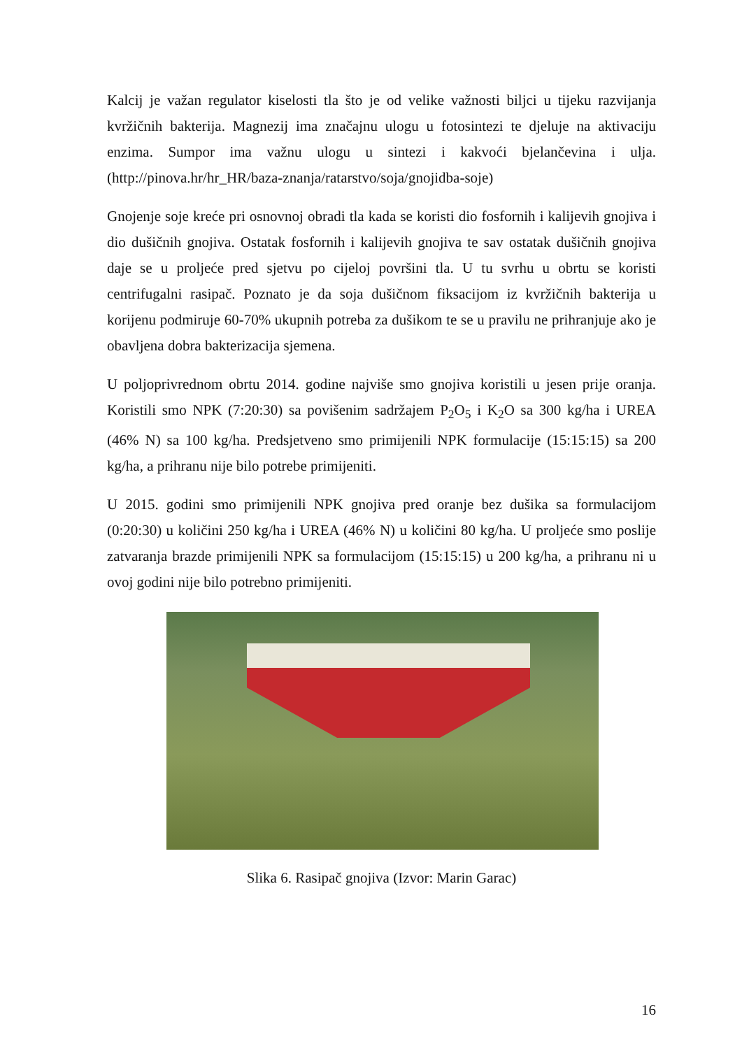Kalcij je važan regulator kiselosti tla što je od velike važnosti biljci u tijeku razvijanja kvržičnih bakterija. Magnezij ima značajnu ulogu u fotosintezi te djeluje na aktivaciju enzima. Sumpor ima važnu ulogu u sintezi i kakvoći bjelančevina i ulja. (http://pinova.hr/hr_HR/baza-znanja/ratarstvo/soja/gnojidba-soje)
Gnojenje soje kreće pri osnovnoj obradi tla kada se koristi dio fosfornih i kalijevih gnojiva i dio dušičnih gnojiva. Ostatak fosfornih i kalijevih gnojiva te sav ostatak dušičnih gnojiva daje se u proljeće pred sjetvu po cijeloj površini tla. U tu svrhu u obrtu se koristi centrifugalni rasipač. Poznato je da soja dušičnom fiksacijom iz kvržičnih bakterija u korijenu podmiruje 60-70% ukupnih potreba za dušikom te se u pravilu ne prihranjuje ako je obavljena dobra bakterizacija sjemena.
U poljoprivrednom obrtu 2014. godine najviše smo gnojiva koristili u jesen prije oranja. Koristili smo NPK (7:20:30) sa povišenim sadržajem P<sub>2</sub>O<sub>5</sub> i K<sub>2</sub>O sa 300 kg/ha i UREA (46% N) sa 100 kg/ha. Predsjetveno smo primijenili NPK formulacije (15:15:15) sa 200 kg/ha, a prihranu nije bilo potrebe primijeniti.
U 2015. godini smo primijenili NPK gnojiva pred oranje bez dušika sa formulacijom (0:20:30) u količini 250 kg/ha i UREA (46% N) u količini 80 kg/ha. U proljeće smo poslije zatvaranja brazde primijenili NPK sa formulacijom (15:15:15) u 200 kg/ha, a prihranu ni u ovoj godini nije bilo potrebno primijeniti.
Slika 6. Rasipač gnojiva (Izvor: Marin Garac)
16